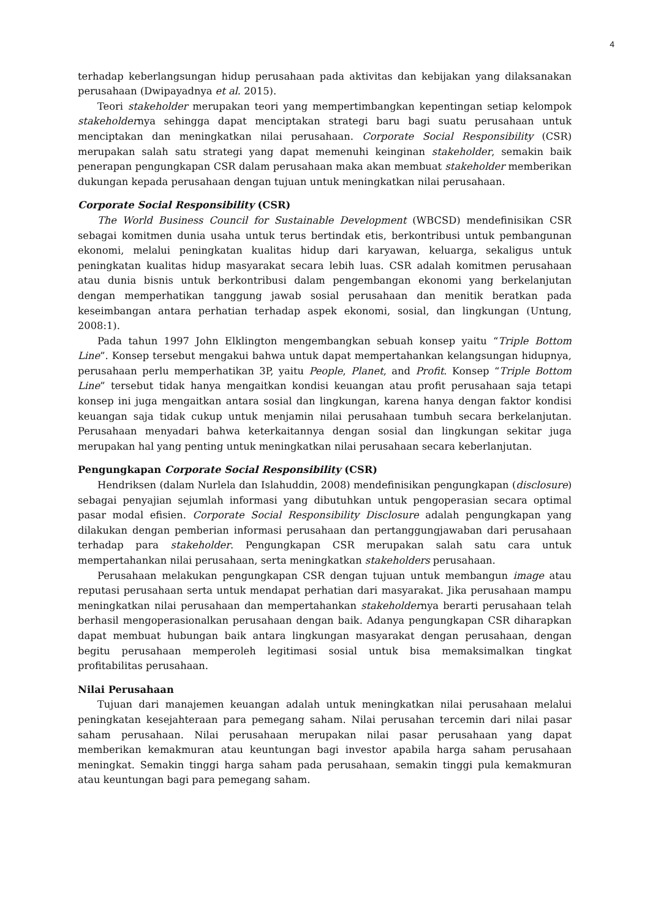4
terhadap keberlangsungan hidup perusahaan pada aktivitas dan kebijakan yang dilaksanakan perusahaan (Dwipayadnya et al. 2015).
Teori stakeholder merupakan teori yang mempertimbangkan kepentingan setiap kelompok stakeholdernya sehingga dapat menciptakan strategi baru bagi suatu perusahaan untuk menciptakan dan meningkatkan nilai perusahaan. Corporate Social Responsibility (CSR) merupakan salah satu strategi yang dapat memenuhi keinginan stakeholder, semakin baik penerapan pengungkapan CSR dalam perusahaan maka akan membuat stakeholder memberikan dukungan kepada perusahaan dengan tujuan untuk meningkatkan nilai perusahaan.
Corporate Social Responsibility (CSR)
The World Business Council for Sustainable Development (WBCSD) mendefinisikan CSR sebagai komitmen dunia usaha untuk terus bertindak etis, berkontribusi untuk pembangunan ekonomi, melalui peningkatan kualitas hidup dari karyawan, keluarga, sekaligus untuk peningkatan kualitas hidup masyarakat secara lebih luas. CSR adalah komitmen perusahaan atau dunia bisnis untuk berkontribusi dalam pengembangan ekonomi yang berkelanjutan dengan memperhatikan tanggung jawab sosial perusahaan dan menitik beratkan pada keseimbangan antara perhatian terhadap aspek ekonomi, sosial, dan lingkungan (Untung, 2008:1).
Pada tahun 1997 John Elklington mengembangkan sebuah konsep yaitu “Triple Bottom Line”. Konsep tersebut mengakui bahwa untuk dapat mempertahankan kelangsungan hidupnya, perusahaan perlu memperhatikan 3P, yaitu People, Planet, and Profit. Konsep “Triple Bottom Line” tersebut tidak hanya mengaitkan kondisi keuangan atau profit perusahaan saja tetapi konsep ini juga mengaitkan antara sosial dan lingkungan, karena hanya dengan faktor kondisi keuangan saja tidak cukup untuk menjamin nilai perusahaan tumbuh secara berkelanjutan. Perusahaan menyadari bahwa keterkaitannya dengan sosial dan lingkungan sekitar juga merupakan hal yang penting untuk meningkatkan nilai perusahaan secara keberlanjutan.
Pengungkapan Corporate Social Responsibility (CSR)
Hendriksen (dalam Nurlela dan Islahuddin, 2008) mendefinisikan pengungkapan (disclosure) sebagai penyajian sejumlah informasi yang dibutuhkan untuk pengoperasian secara optimal pasar modal efisien. Corporate Social Responsibility Disclosure adalah pengungkapan yang dilakukan dengan pemberian informasi perusahaan dan pertanggungjawaban dari perusahaan terhadap para stakeholder. Pengungkapan CSR merupakan salah satu cara untuk mempertahankan nilai perusahaan, serta meningkatkan stakeholders perusahaan.
Perusahaan melakukan pengungkapan CSR dengan tujuan untuk membangun image atau reputasi perusahaan serta untuk mendapat perhatian dari masyarakat. Jika perusahaan mampu meningkatkan nilai perusahaan dan mempertahankan stakeholdernya berarti perusahaan telah berhasil mengoperasionalkan perusahaan dengan baik. Adanya pengungkapan CSR diharapkan dapat membuat hubungan baik antara lingkungan masyarakat dengan perusahaan, dengan begitu perusahaan memperoleh legitimasi sosial untuk bisa memaksimalkan tingkat profitabilitas perusahaan.
Nilai Perusahaan
Tujuan dari manajemen keuangan adalah untuk meningkatkan nilai perusahaan melalui peningkatan kesejahteraan para pemegang saham. Nilai perusahan tercemin dari nilai pasar saham perusahaan. Nilai perusahaan merupakan nilai pasar perusahaan yang dapat memberikan kemakmuran atau keuntungan bagi investor apabila harga saham perusahaan meningkat. Semakin tinggi harga saham pada perusahaan, semakin tinggi pula kemakmuran atau keuntungan bagi para pemegang saham.